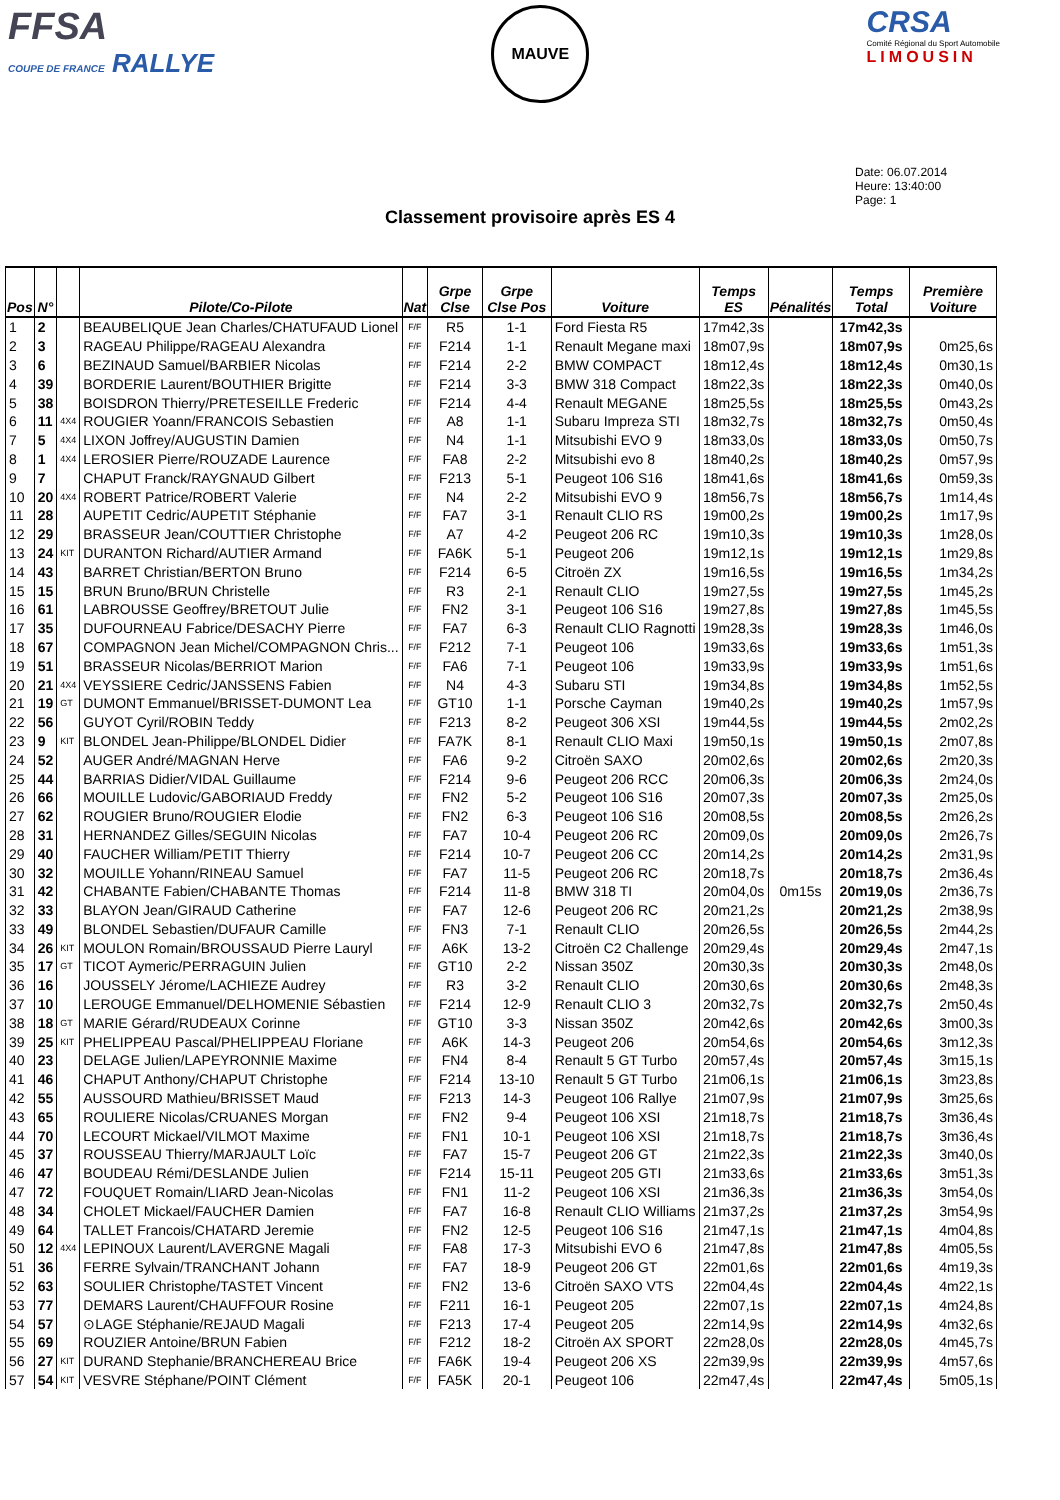FFSA
COUPE DE FRANCE RALLYE
MAUVE
CRSA
Comité Régional du Sport Automobile
LIMOUSIN
Date: 06.07.2014
Heure: 13:40:00
Page: 1
Classement provisoire après ES 4
| Pos | N° | | Pilote/Co-Pilote | Nat | Grpe Clse | Grpe Clse Pos | Voiture | Temps ES | Pénalités | Temps Total | Première Voiture |
| --- | --- | --- | --- | --- | --- | --- | --- | --- | --- | --- | --- |
| 1 | 2 | | BEAUBELIQUE Jean Charles/CHATUFAUD Lionel | F/F | R5 | 1-1 | Ford Fiesta R5 | 17m42,3s | | 17m42,3s | |
| 2 | 3 | | RAGEAU Philippe/RAGEAU Alexandra | F/F | F214 | 1-1 | Renault Megane maxi | 18m07,9s | | 18m07,9s | 0m25,6s |
| 3 | 6 | | BEZINAUD Samuel/BARBIER Nicolas | F/F | F214 | 2-2 | BMW COMPACT | 18m12,4s | | 18m12,4s | 0m30,1s |
| 4 | 39 | | BORDERIE Laurent/BOUTHIER Brigitte | F/F | F214 | 3-3 | BMW 318 Compact | 18m22,3s | | 18m22,3s | 0m40,0s |
| 5 | 38 | | BOISDRON Thierry/PRETESEILLE Frederic | F/F | F214 | 4-4 | Renault MEGANE | 18m25,5s | | 18m25,5s | 0m43,2s |
| 6 | 11 | 4X4 | ROUGIER Yoann/FRANCOIS Sebastien | F/F | A8 | 1-1 | Subaru Impreza STI | 18m32,7s | | 18m32,7s | 0m50,4s |
| 7 | 5 | 4X4 | LIXON Joffrey/AUGUSTIN Damien | F/F | N4 | 1-1 | Mitsubishi EVO 9 | 18m33,0s | | 18m33,0s | 0m50,7s |
| 8 | 1 | 4X4 | LEROSIER Pierre/ROUZADE Laurence | F/F | FA8 | 2-2 | Mitsubishi evo 8 | 18m40,2s | | 18m40,2s | 0m57,9s |
| 9 | 7 | | CHAPUT Franck/RAYGNAUD Gilbert | F/F | F213 | 5-1 | Peugeot 106 S16 | 18m41,6s | | 18m41,6s | 0m59,3s |
| 10 | 20 | 4X4 | ROBERT Patrice/ROBERT Valerie | F/F | N4 | 2-2 | Mitsubishi EVO 9 | 18m56,7s | | 18m56,7s | 1m14,4s |
| 11 | 28 | | AUPETIT Cedric/AUPETIT Stéphanie | F/F | FA7 | 3-1 | Renault CLIO RS | 19m00,2s | | 19m00,2s | 1m17,9s |
| 12 | 29 | | BRASSEUR Jean/COUTTIER Christophe | F/F | A7 | 4-2 | Peugeot 206 RC | 19m10,3s | | 19m10,3s | 1m28,0s |
| 13 | 24 | KIT | DURANTON Richard/AUTIER Armand | F/F | FA6K | 5-1 | Peugeot 206 | 19m12,1s | | 19m12,1s | 1m29,8s |
| 14 | 43 | | BARRET Christian/BERTON Bruno | F/F | F214 | 6-5 | Citroën ZX | 19m16,5s | | 19m16,5s | 1m34,2s |
| 15 | 15 | | BRUN Bruno/BRUN Christelle | F/F | R3 | 2-1 | Renault CLIO | 19m27,5s | | 19m27,5s | 1m45,2s |
| 16 | 61 | | LABROUSSE Geoffrey/BRETOUT Julie | F/F | FN2 | 3-1 | Peugeot 106 S16 | 19m27,8s | | 19m27,8s | 1m45,5s |
| 17 | 35 | | DUFOURNEAU Fabrice/DESACHY Pierre | F/F | FA7 | 6-3 | Renault CLIO Ragnotti | 19m28,3s | | 19m28,3s | 1m46,0s |
| 18 | 67 | | COMPAGNON Jean Michel/COMPAGNON Chris... | F/F | F212 | 7-1 | Peugeot 106 | 19m33,6s | | 19m33,6s | 1m51,3s |
| 19 | 51 | | BRASSEUR Nicolas/BERRIOT Marion | F/F | FA6 | 7-1 | Peugeot 106 | 19m33,9s | | 19m33,9s | 1m51,6s |
| 20 | 21 | 4X4 | VEYSSIERE Cedric/JANSSENS Fabien | F/F | N4 | 4-3 | Subaru STI | 19m34,8s | | 19m34,8s | 1m52,5s |
| 21 | 19 | GT | DUMONT Emmanuel/BRISSET-DUMONT Lea | F/F | GT10 | 1-1 | Porsche Cayman | 19m40,2s | | 19m40,2s | 1m57,9s |
| 22 | 56 | | GUYOT Cyril/ROBIN Teddy | F/F | F213 | 8-2 | Peugeot 306 XSI | 19m44,5s | | 19m44,5s | 2m02,2s |
| 23 | 9 | KIT | BLONDEL Jean-Philippe/BLONDEL Didier | F/F | FA7K | 8-1 | Renault CLIO Maxi | 19m50,1s | | 19m50,1s | 2m07,8s |
| 24 | 52 | | AUGER André/MAGNAN Herve | F/F | FA6 | 9-2 | Citroën SAXO | 20m02,6s | | 20m02,6s | 2m20,3s |
| 25 | 44 | | BARRIAS Didier/VIDAL Guillaume | F/F | F214 | 9-6 | Peugeot 206 RCC | 20m06,3s | | 20m06,3s | 2m24,0s |
| 26 | 66 | | MOUILLE Ludovic/GABORIAUD Freddy | F/F | FN2 | 5-2 | Peugeot 106 S16 | 20m07,3s | | 20m07,3s | 2m25,0s |
| 27 | 62 | | ROUGIER Bruno/ROUGIER Elodie | F/F | FN2 | 6-3 | Peugeot 106 S16 | 20m08,5s | | 20m08,5s | 2m26,2s |
| 28 | 31 | | HERNANDEZ Gilles/SEGUIN Nicolas | F/F | FA7 | 10-4 | Peugeot 206 RC | 20m09,0s | | 20m09,0s | 2m26,7s |
| 29 | 40 | | FAUCHER William/PETIT Thierry | F/F | F214 | 10-7 | Peugeot 206 CC | 20m14,2s | | 20m14,2s | 2m31,9s |
| 30 | 32 | | MOUILLE Yohann/RINEAU Samuel | F/F | FA7 | 11-5 | Peugeot 206 RC | 20m18,7s | | 20m18,7s | 2m36,4s |
| 31 | 42 | | CHABANTE Fabien/CHABANTE Thomas | F/F | F214 | 11-8 | BMW 318 TI | 20m04,0s | 0m15s | 20m19,0s | 2m36,7s |
| 32 | 33 | | BLAYON Jean/GIRAUD Catherine | F/F | FA7 | 12-6 | Peugeot 206 RC | 20m21,2s | | 20m21,2s | 2m38,9s |
| 33 | 49 | | BLONDEL Sebastien/DUFAUR Camille | F/F | FN3 | 7-1 | Renault CLIO | 20m26,5s | | 20m26,5s | 2m44,2s |
| 34 | 26 | KIT | MOULON Romain/BROUSSAUD Pierre Lauryl | F/F | A6K | 13-2 | Citroën C2 Challenge | 20m29,4s | | 20m29,4s | 2m47,1s |
| 35 | 17 | GT | TICOT Aymeric/PERRAGUIN Julien | F/F | GT10 | 2-2 | Nissan 350Z | 20m30,3s | | 20m30,3s | 2m48,0s |
| 36 | 16 | | JOUSSELY Jérome/LACHIEZE Audrey | F/F | R3 | 3-2 | Renault CLIO | 20m30,6s | | 20m30,6s | 2m48,3s |
| 37 | 10 | | LEROUGE Emmanuel/DELHOMENIE Sébastien | F/F | F214 | 12-9 | Renault CLIO 3 | 20m32,7s | | 20m32,7s | 2m50,4s |
| 38 | 18 | GT | MARIE Gérard/RUDEAUX Corinne | F/F | GT10 | 3-3 | Nissan 350Z | 20m42,6s | | 20m42,6s | 3m00,3s |
| 39 | 25 | KIT | PHELIPPEAU Pascal/PHELIPPEAU Floriane | F/F | A6K | 14-3 | Peugeot 206 | 20m54,6s | | 20m54,6s | 3m12,3s |
| 40 | 23 | | DELAGE Julien/LAPEYRONNIE Maxime | F/F | FN4 | 8-4 | Renault 5 GT Turbo | 20m57,4s | | 20m57,4s | 3m15,1s |
| 41 | 46 | | CHAPUT Anthony/CHAPUT Christophe | F/F | F214 | 13-10 | Renault 5 GT Turbo | 21m06,1s | | 21m06,1s | 3m23,8s |
| 42 | 55 | | AUSSOURD Mathieu/BRISSET Maud | F/F | F213 | 14-3 | Peugeot 106 Rallye | 21m07,9s | | 21m07,9s | 3m25,6s |
| 43 | 65 | | ROULIERE Nicolas/CRUANES Morgan | F/F | FN2 | 9-4 | Peugeot 106 XSI | 21m18,7s | | 21m18,7s | 3m36,4s |
| 44 | 70 | | LECOURT Mickael/VILMOT Maxime | F/F | FN1 | 10-1 | Peugeot 106 XSI | 21m18,7s | | 21m18,7s | 3m36,4s |
| 45 | 37 | | ROUSSEAU Thierry/MARJAULT Loïc | F/F | FA7 | 15-7 | Peugeot 206 GT | 21m22,3s | | 21m22,3s | 3m40,0s |
| 46 | 47 | | BOUDEAU Rémi/DESLANDE Julien | F/F | F214 | 15-11 | Peugeot 205 GTI | 21m33,6s | | 21m33,6s | 3m51,3s |
| 47 | 72 | | FOUQUET Romain/LIARD Jean-Nicolas | F/F | FN1 | 11-2 | Peugeot 106 XSI | 21m36,3s | | 21m36,3s | 3m54,0s |
| 48 | 34 | | CHOLET Mickael/FAUCHER Damien | F/F | FA7 | 16-8 | Renault CLIO Williams | 21m37,2s | | 21m37,2s | 3m54,9s |
| 49 | 64 | | TALLET Francois/CHATARD Jeremie | F/F | FN2 | 12-5 | Peugeot 106 S16 | 21m47,1s | | 21m47,1s | 4m04,8s |
| 50 | 12 | 4X4 | LEPINOUX Laurent/LAVERGNE Magali | F/F | FA8 | 17-3 | Mitsubishi EVO 6 | 21m47,8s | | 21m47,8s | 4m05,5s |
| 51 | 36 | | FERRE Sylvain/TRANCHANT Johann | F/F | FA7 | 18-9 | Peugeot 206 GT | 22m01,6s | | 22m01,6s | 4m19,3s |
| 52 | 63 | | SOULIER Christophe/TASTET Vincent | F/F | FN2 | 13-6 | Citroën SAXO VTS | 22m04,4s | | 22m04,4s | 4m22,1s |
| 53 | 77 | | DEMARS Laurent/CHAUFFOUR Rosine | F/F | F211 | 16-1 | Peugeot 205 | 22m07,1s | | 22m07,1s | 4m24,8s |
| 54 | 57 | | ⊙LAGE Stéphanie/REJAUD Magali | F/F | F213 | 17-4 | Peugeot 205 | 22m14,9s | | 22m14,9s | 4m32,6s |
| 55 | 69 | | ROUZIER Antoine/BRUN Fabien | F/F | F212 | 18-2 | Citroën AX SPORT | 22m28,0s | | 22m28,0s | 4m45,7s |
| 56 | 27 | KIT | DURAND Stephanie/BRANCHEREAU Brice | F/F | FA6K | 19-4 | Peugeot 206 XS | 22m39,9s | | 22m39,9s | 4m57,6s |
| 57 | 54 | KIT | VESVRE Stéphane/POINT Clément | F/F | FA5K | 20-1 | Peugeot 106 | 22m47,4s | | 22m47,4s | 5m05,1s |